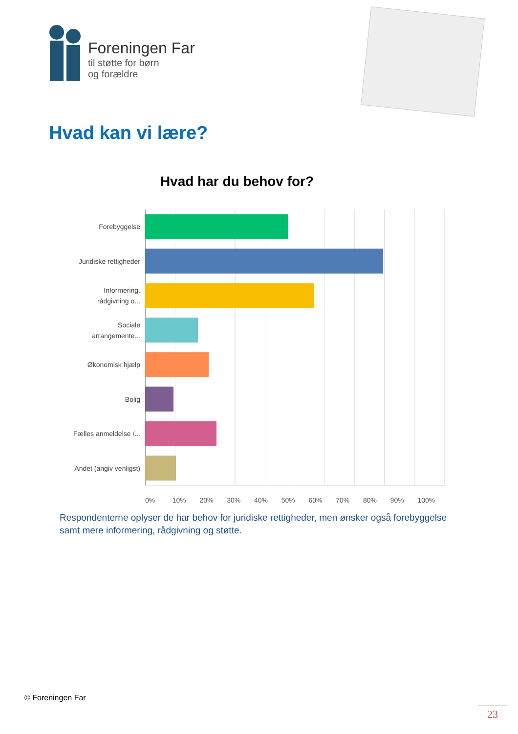Foreningen Far
til støtte for børn
og forældre
Hvad kan vi lære?
Hvad har du behov for?
Forebyggelse
Juridiske rettigheder
Informering, rådgivning o...
Sociale arrangemente...
Økonomisk hjælp
Bolig
Fælles anmeldelse /...
Andet (angiv venligst)
0% 10% 20% 30% 40% 50% 60% 70% 80% 90% 100%
Respondenterne oplyser de har behov for juridiske rettigheder, men ønsker også forebyggelse samt mere informering, rådgivning og støtte.
© Foreningen Far
23